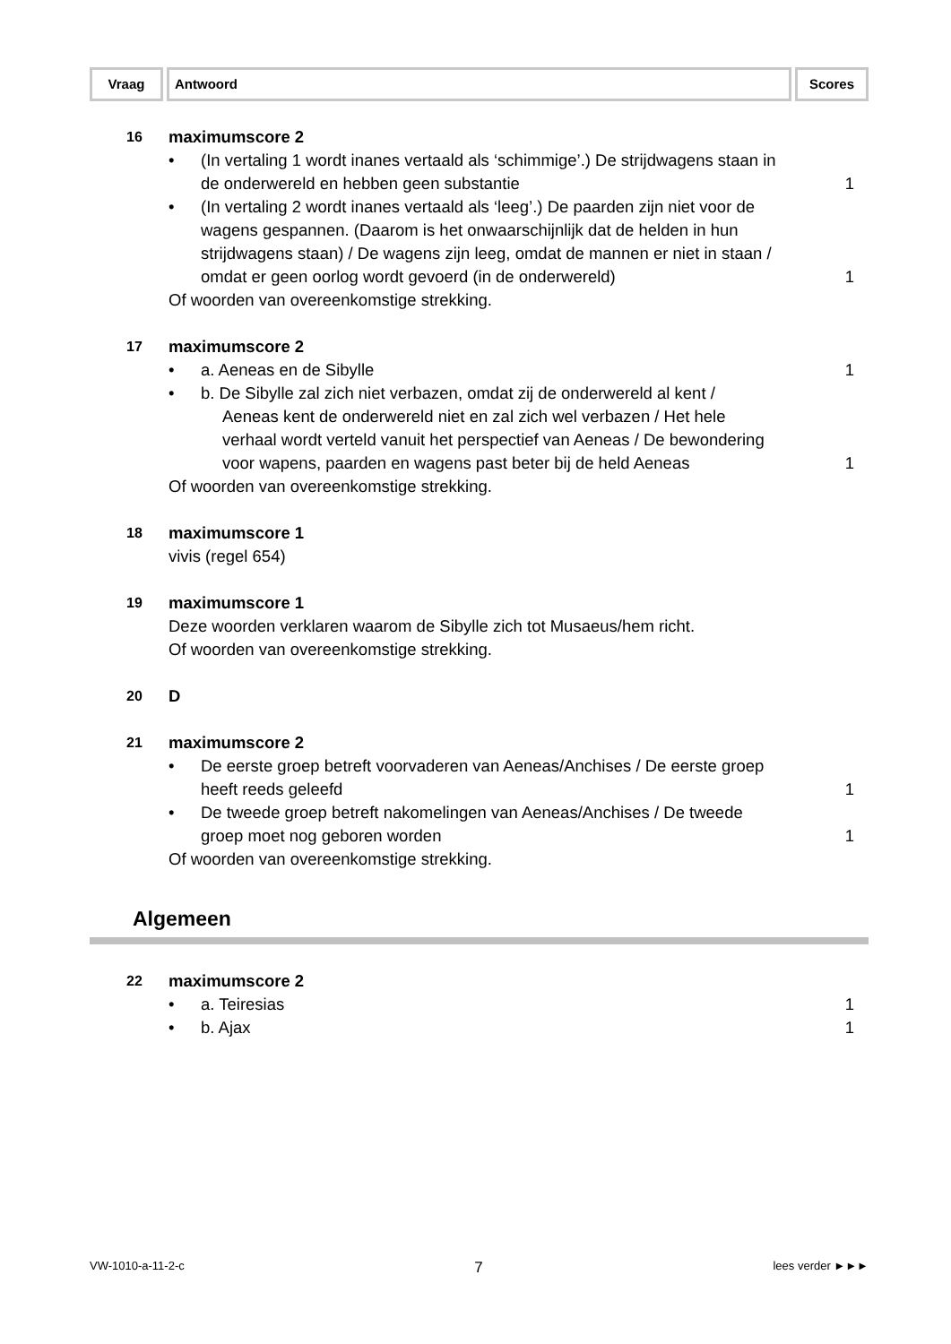Vraag Antwoord Scores
16
maximumscore 2
• (In vertaling 1 wordt inanes vertaald als ‘schimmige’.) De strijdwagens staan in de onderwereld en hebben geen substantie 1
• (In vertaling 2 wordt inanes vertaald als ‘leeg’.) De paarden zijn niet voor de wagens gespannen. (Daarom is het onwaarschijnlijk dat de helden in hun strijdwagens staan) / De wagens zijn leeg, omdat de mannen er niet in staan / omdat er geen oorlog wordt gevoerd (in de onderwereld) 1
Of woorden van overeenkomstige strekking.
17
maximumscore 2
• a. Aeneas en de Sibylle 1
• b. De Sibylle zal zich niet verbazen, omdat zij de onderwereld al kent /
Aeneas kent de onderwereld niet en zal zich wel verbazen / Het hele verhaal wordt verteld vanuit het perspectief van Aeneas / De bewondering voor wapens, paarden en wagens past beter bij de held Aeneas
1
Of woorden van overeenkomstige strekking.
18
maximumscore 1
vivis (regel 654)
19
maximumscore 1
Deze woorden verklaren waarom de Sibylle zich tot Musaeus/hem richt.
Of woorden van overeenkomstige strekking.
20
D
21
maximumscore 2
• De eerste groep betreft voorvaderen van Aeneas/Anchises / De eerste groep heeft reeds geleefd 1
• De tweede groep betreft nakomelingen van Aeneas/Anchises / De tweede groep moet nog geboren worden 1
Of woorden van overeenkomstige strekking.
Algemeen
22
maximumscore 2
• a. Teiresias 1
• b. Ajax 1
VW-1010-a-11-2-c 7 lees verder ►►►